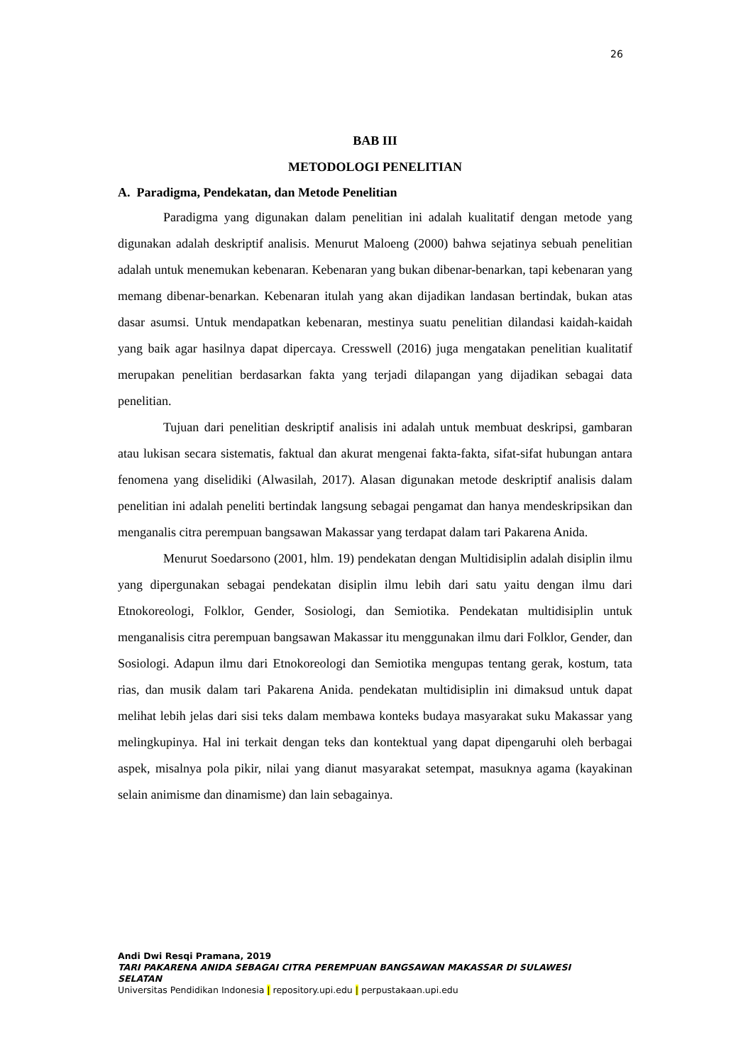26
BAB III
METODOLOGI PENELITIAN
A. Paradigma, Pendekatan, dan Metode Penelitian
Paradigma yang digunakan dalam penelitian ini adalah kualitatif dengan metode yang digunakan adalah deskriptif analisis. Menurut Maloeng (2000) bahwa sejatinya sebuah penelitian adalah untuk menemukan kebenaran. Kebenaran yang bukan dibenar-benarkan, tapi kebenaran yang memang dibenar-benarkan. Kebenaran itulah yang akan dijadikan landasan bertindak, bukan atas dasar asumsi. Untuk mendapatkan kebenaran, mestinya suatu penelitian dilandasi kaidah-kaidah yang baik agar hasilnya dapat dipercaya. Cresswell (2016) juga mengatakan penelitian kualitatif merupakan penelitian berdasarkan fakta yang terjadi dilapangan yang dijadikan sebagai data penelitian.
Tujuan dari penelitian deskriptif analisis ini adalah untuk membuat deskripsi, gambaran atau lukisan secara sistematis, faktual dan akurat mengenai fakta-fakta, sifat-sifat hubungan antara fenomena yang diselidiki (Alwasilah, 2017). Alasan digunakan metode deskriptif analisis dalam penelitian ini adalah peneliti bertindak langsung sebagai pengamat dan hanya mendeskripsikan dan menganalis citra perempuan bangsawan Makassar yang terdapat dalam tari Pakarena Anida.
Menurut Soedarsono (2001, hlm. 19) pendekatan dengan Multidisiplin adalah disiplin ilmu yang dipergunakan sebagai pendekatan disiplin ilmu lebih dari satu yaitu dengan ilmu dari Etnokoreologi, Folklor, Gender, Sosiologi, dan Semiotika. Pendekatan multidisiplin untuk menganalisis citra perempuan bangsawan Makassar itu menggunakan ilmu dari Folklor, Gender, dan Sosiologi. Adapun ilmu dari Etnokoreologi dan Semiotika mengupas tentang gerak, kostum, tata rias, dan musik dalam tari Pakarena Anida. pendekatan multidisiplin ini dimaksud untuk dapat melihat lebih jelas dari sisi teks dalam membawa konteks budaya masyarakat suku Makassar yang melingkupinya. Hal ini terkait dengan teks dan kontektual yang dapat dipengaruhi oleh berbagai aspek, misalnya pola pikir, nilai yang dianut masyarakat setempat, masuknya agama (kayakinan selain animisme dan dinamisme) dan lain sebagainya.
Andi Dwi Resqi Pramana, 2019
TARI PAKARENA ANIDA SEBAGAI CITRA PEREMPUAN BANGSAWAN MAKASSAR DI SULAWESI SELATAN
Universitas Pendidikan Indonesia | repository.upi.edu | perpustakaan.upi.edu